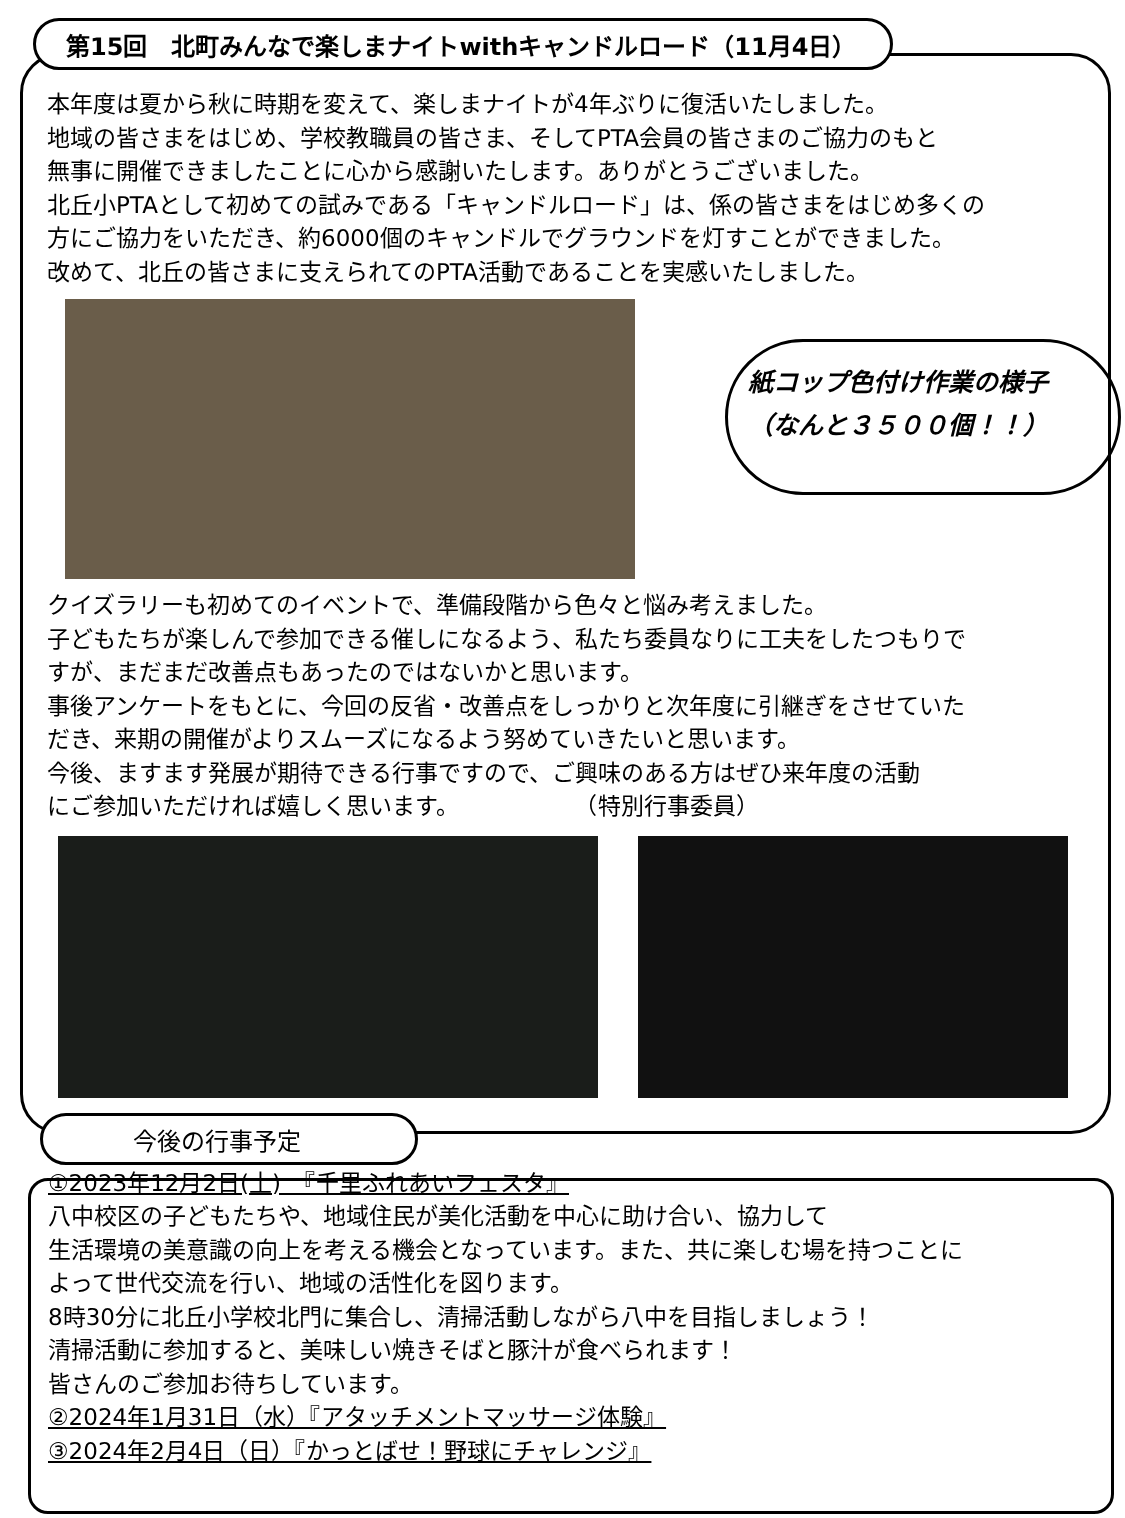第15回　北町みんなで楽しまナイトwithキャンドルロード（11月4日）
本年度は夏から秋に時期を変えて、楽しまナイトが4年ぶりに復活いたしました。
地域の皆さまをはじめ、学校教職員の皆さま、そしてPTA会員の皆さまのご協力のもと
無事に開催できましたことに心から感謝いたします。ありがとうございました。
北丘小PTAとして初めての試みである「キャンドルロード」は、係の皆さまをはじめ多くの
方にご協力をいただき、約6000個のキャンドルでグラウンドを灯すことができました。
改めて、北丘の皆さまに支えられてのPTA活動であることを実感いたしました。
紙コップ色付け作業の様子
（なんと３５００個！！）
クイズラリーも初めてのイベントで、準備段階から色々と悩み考えました。
子どもたちが楽しんで参加できる催しになるよう、私たち委員なりに工夫をしたつもりで
すが、まだまだ改善点もあったのではないかと思います。
事後アンケートをもとに、今回の反省・改善点をしっかりと次年度に引継ぎをさせていた
だき、来期の開催がよりスムーズになるよう努めていきたいと思います。
今後、ますます発展が期待できる行事ですので、ご興味のある方はぜひ来年度の活動
にご参加いただければ嬉しく思います。　　　　　　（特別行事委員）
今後の行事予定
①2023年12月2日(土)　『千里ふれあいフェスタ』
八中校区の子どもたちや、地域住民が美化活動を中心に助け合い、協力して
生活環境の美意識の向上を考える機会となっています。また、共に楽しむ場を持つことに
よって世代交流を行い、地域の活性化を図ります。
8時30分に北丘小学校北門に集合し、清掃活動しながら八中を目指しましょう！
清掃活動に参加すると、美味しい焼きそばと豚汁が食べられます！
皆さんのご参加お待ちしています。
②2024年1月31日（水）『アタッチメントマッサージ体験』
③2024年2月4日（日）『かっとばせ！野球にチャレンジ』